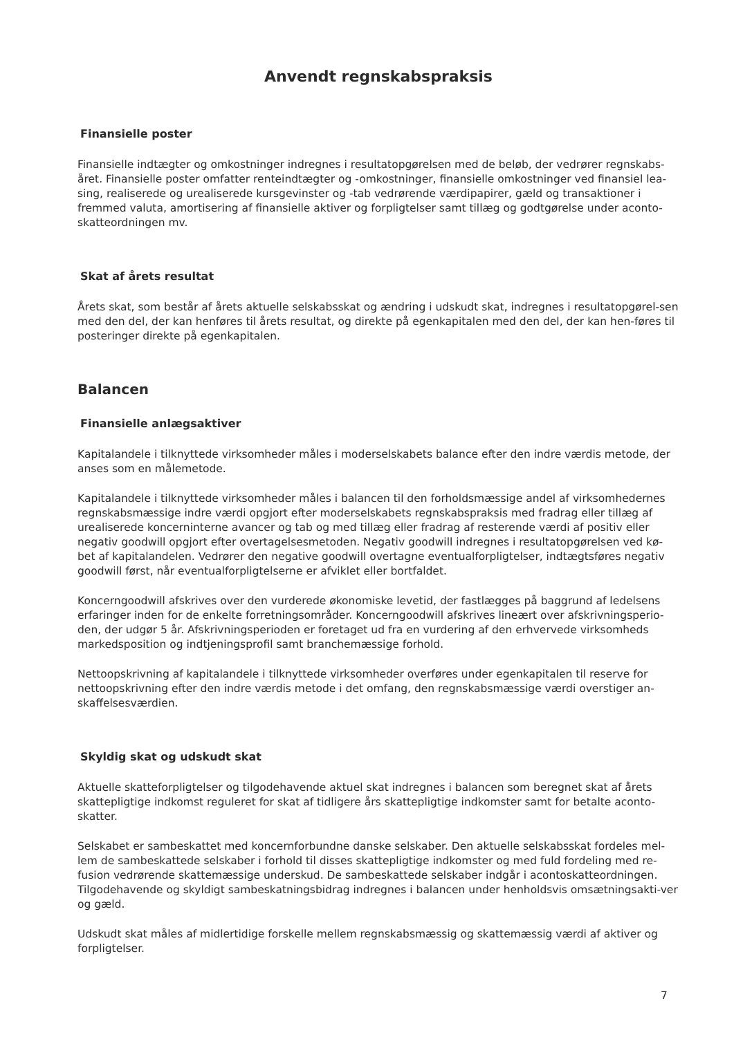Anvendt regnskabspraksis
Finansielle poster
Finansielle indtægter og omkostninger indregnes i resultatopgørelsen med de beløb, der vedrører regnskabs-året. Finansielle poster omfatter renteindtægter og -omkostninger, finansielle omkostninger ved finansiel lea-sing, realiserede og urealiserede kursgevinster og -tab vedrørende værdipapirer, gæld og transaktioner i fremmed valuta, amortisering af finansielle aktiver og forpligtelser samt tillæg og godtgørelse under aconto-skatteordningen mv.
Skat af årets resultat
Årets skat, som består af årets aktuelle selskabsskat og ændring i udskudt skat, indregnes i resultatopgørel-sen med den del, der kan henføres til årets resultat, og direkte på egenkapitalen med den del, der kan hen-føres til posteringer direkte på egenkapitalen.
Balancen
Finansielle anlægsaktiver
Kapitalandele i tilknyttede virksomheder måles i moderselskabets balance efter den indre værdis metode, der anses som en målemetode.
Kapitalandele i tilknyttede virksomheder måles i balancen til den forholdsmæssige andel af virksomhedernes regnskabsmæssige indre værdi opgjort efter moderselskabets regnskabspraksis med fradrag eller tillæg af urealiserede koncerninterne avancer og tab og med tillæg eller fradrag af resterende værdi af positiv eller negativ goodwill opgjort efter overtagelsesmetoden. Negativ goodwill indregnes i resultatopgørelsen ved kø-bet af kapitalandelen. Vedrører den negative goodwill overtagne eventualforpligtelser, indtægtsføres negativ goodwill først, når eventualforpligtelserne er afviklet eller bortfaldet.
Koncerngoodwill afskrives over den vurderede økonomiske levetid, der fastlægges på baggrund af ledelsens erfaringer inden for de enkelte forretningsområder. Koncerngoodwill afskrives lineært over afskrivningsperio-den, der udgør 5 år. Afskrivningsperioden er foretaget ud fra en vurdering af den erhvervede virksomheds markedsposition og indtjeningsprofil samt branchemæssige forhold.
Nettoopskrivning af kapitalandele i tilknyttede virksomheder overføres under egenkapitalen til reserve for nettoopskrivning efter den indre værdis metode i det omfang, den regnskabsmæssige værdi overstiger an-skaffelsesværdien.
Skyldig skat og udskudt skat
Aktuelle skatteforpligtelser og tilgodehavende aktuel skat indregnes i balancen som beregnet skat af årets skattepligtige indkomst reguleret for skat af tidligere års skattepligtige indkomster samt for betalte aconto-skatter.
Selskabet er sambeskattet med koncernforbundne danske selskaber. Den aktuelle selskabsskat fordeles mel-lem de sambeskattede selskaber i forhold til disses skattepligtige indkomster og med fuld fordeling med re-fusion vedrørende skattemæssige underskud. De sambeskattede selskaber indgår i acontoskatteordningen. Tilgodehavende og skyldigt sambeskatningsbidrag indregnes i balancen under henholdsvis omsætningsakti-ver og gæld.
Udskudt skat måles af midlertidige forskelle mellem regnskabsmæssig og skattemæssig værdi af aktiver og forpligtelser.
7